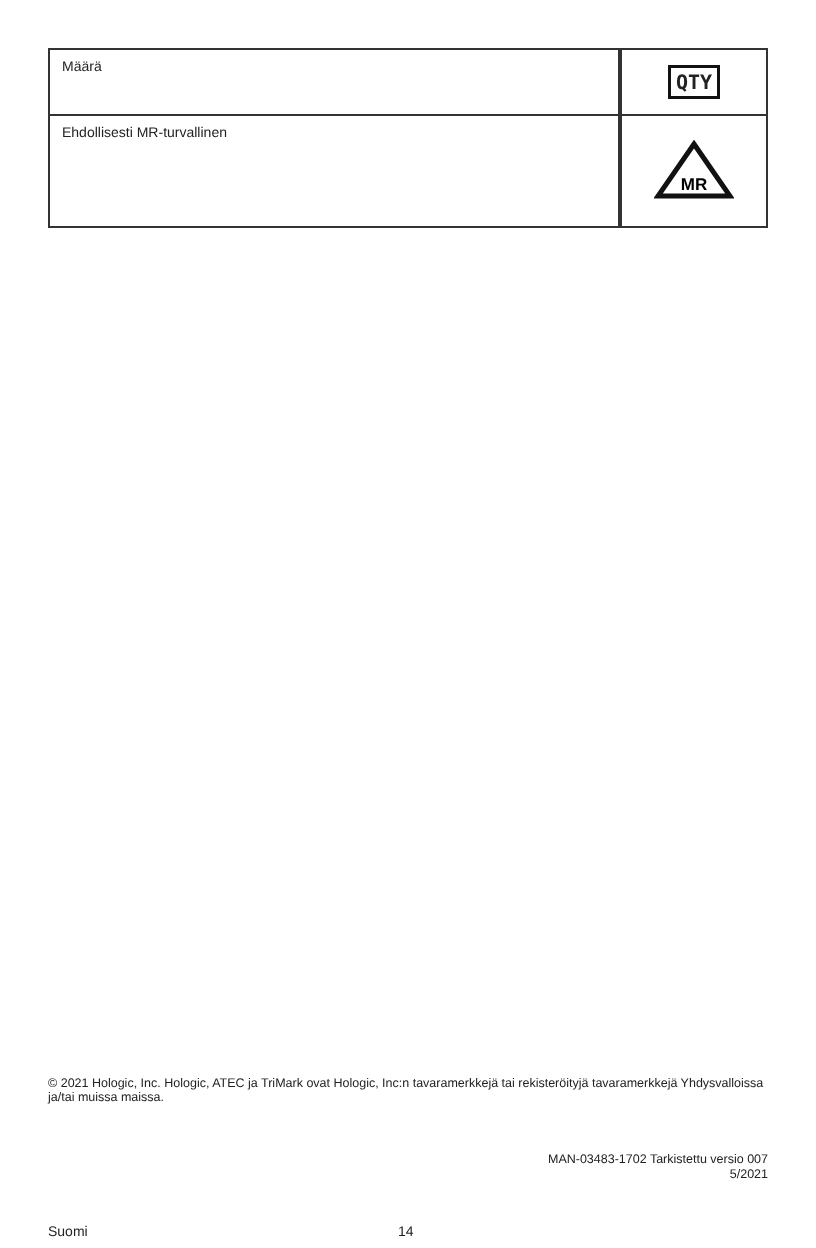| Määrä | QTY |
| Ehdollisesti MR-turvallinen | MR |
© 2021 Hologic, Inc. Hologic, ATEC ja TriMark ovat Hologic, Inc:n tavaramerkkejä tai rekisteröityjä tavaramerkkejä Yhdysvalloissa ja/tai muissa maissa.
MAN-03483-1702 Tarkistettu versio 007
5/2021
Suomi 14